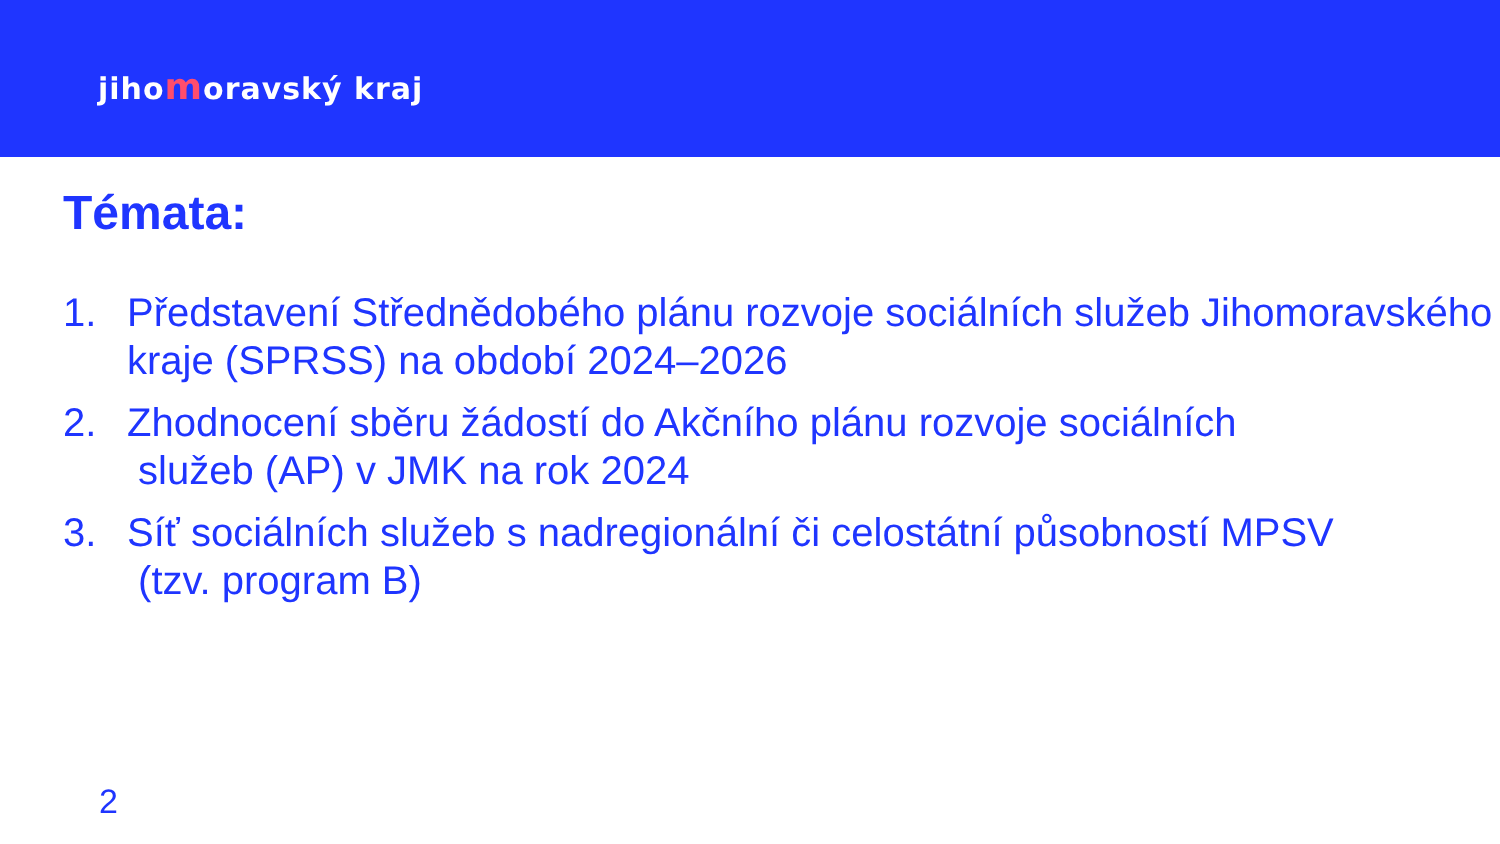jihomoravský kraj
Témata:
1. Představení Střednědobého plánu rozvoje sociálních služeb Jihomoravského kraje (SPRSS) na období 2024–2026
2. Zhodnocení sběru žádostí do Akčního plánu rozvoje sociálních
služeb (AP) v JMK na rok 2024
3. Síť sociálních služeb s nadregionální či celostátní působností MPSV
(tzv. program B)
2